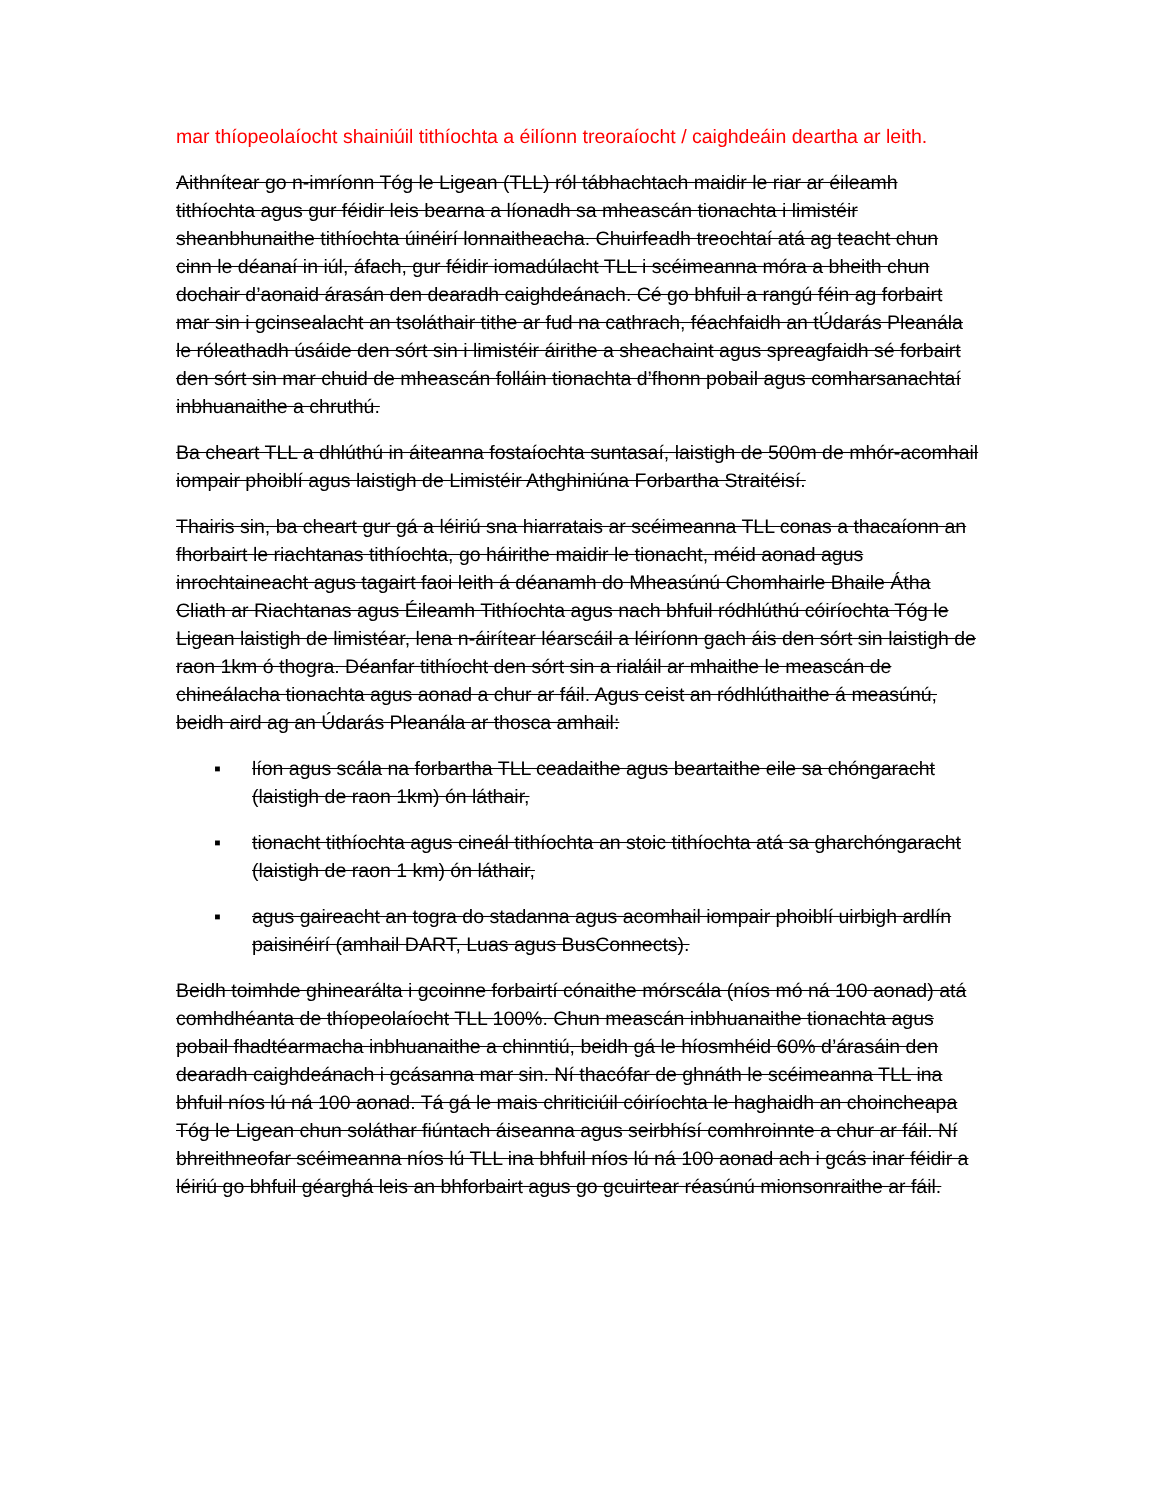mar thíopeolaíocht shainiúil tithíochta a éilíonn treoraíocht / caighdeáin deartha ar leith.
Aithnítear go n-imríonn Tóg le Ligean (TLL) ról tábhachtach maidir le riar ar éileamh tithíochta agus gur féidir leis bearna a líonadh sa mheascán tionachta i limistéir sheanbhunaithe tithíochta úinéirí lonnaitheacha. Chuirfeadh treochtaí atá ag teacht chun cinn le déanaí in iúl, áfach, gur féidir iomadúlacht TLL i scéimeanna móra a bheith chun dochair d’aonaid árasán den dearadh caighdeánach. Cé go bhfuil a rangú féin ag forbairt mar sin i gcinsealacht an tsoláthair tithe ar fud na cathrach, féachfaidh an tÚdarás Pleanála le róleathadh úsáide den sórt sin i limistéir áirithe a sheachaint agus spreagfaidh sé forbairt den sórt sin mar chuid de mheascán folláin tionachta d’fhonn pobail agus comharsanachtaí inbhuanaithe a chruthú.
Ba cheart TLL a dhlúthú in áiteanna fostaíochta suntasaí, laistigh de 500m de mhór-acomhail iompair phoiblí agus laistigh de Limistéir Athghiniúna Forbartha Straitéisí.
Thairis sin, ba cheart gur gá a léiriú sna hiarratais ar scéimeanna TLL conas a thacaíonn an fhorbairt le riachtanas tithíochta, go háirithe maidir le tionacht, méid aonad agus inrochtaineacht agus tagairt faoi leith á déanamh do Mheasúnú Chomhairle Bhaile Átha Cliath ar Riachtanas agus Éileamh Tithíochta agus nach bhfuil ródhlúthú cóiríochta Tóg le Ligean laistigh de limistéar, lena n-áirítear léarscáil a léiríonn gach áis den sórt sin laistigh de raon 1km ó thogra. Déanfar tithíocht den sórt sin a rialáil ar mhaithe le meascán de chineálacha tionachta agus aonad a chur ar fáil. Agus ceist an ródhlúthaithe á measúnú, beidh aird ag an Údarás Pleanála ar thosca amhail:
▪ líon agus scála na forbartha TLL ceadaithe agus beartaithe eile sa chóngaracht (laistigh de raon 1km) ón láthair,
▪ tionacht tithíochta agus cineál tithíochta an stoic tithíochta atá sa gharchóngaracht (laistigh de raon 1 km) ón láthair,
▪ agus gaireacht an togra do stadanna agus acomhail iompair phoiblí uirbigh ardlín paisinéirí (amhail DART, Luas agus BusConnects).
Beidh toimhde ghinearálta i gcoinne forbairtí cónaithe mórscála (níos mó ná 100 aonad) atá comhdhéanta de thíopeolaíocht TLL 100%. Chun meascán inbhuanaithe tionachta agus pobail fhadtéarmacha inbhuanaithe a chinntiú, beidh gá le híosmhéid 60% d’árasáin den dearadh caighdeánach i gcásanna mar sin. Ní thacófar de ghnáth le scéimeanna TLL ina bhfuil níos lú ná 100 aonad. Tá gá le mais chriticiúil cóiríochta le haghaidh an choincheapa Tóg le Ligean chun soláthar fiúntach áiseanna agus seirbhísí comhroinnte a chur ar fáil. Ní bhreithneofar scéimeanna níos lú TLL ina bhfuil níos lú ná 100 aonad ach i gcás inar féidir a léiriú go bhfuil géarghá leis an bhforbairt agus go gcuirtear réasúnú mionsonraithe ar fáil.